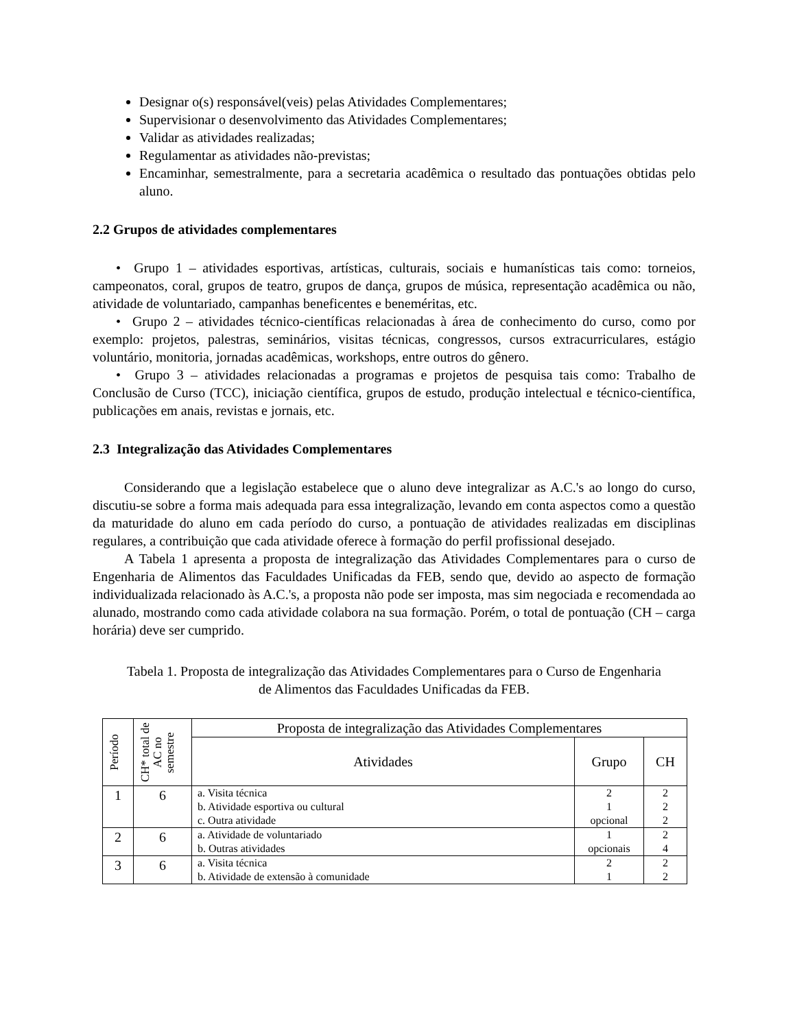Designar o(s) responsável(veis) pelas Atividades Complementares;
Supervisionar o desenvolvimento das Atividades Complementares;
Validar as atividades realizadas;
Regulamentar as atividades não-previstas;
Encaminhar, semestralmente, para a secretaria acadêmica o resultado das pontuações obtidas pelo aluno.
2.2 Grupos de atividades complementares
• Grupo 1 – atividades esportivas, artísticas, culturais, sociais e humanísticas tais como: torneios, campeonatos, coral, grupos de teatro, grupos de dança, grupos de música, representação acadêmica ou não, atividade de voluntariado, campanhas beneficentes e beneméritas, etc.
• Grupo 2 – atividades técnico-científicas relacionadas à área de conhecimento do curso, como por exemplo: projetos, palestras, seminários, visitas técnicas, congressos, cursos extracurriculares, estágio voluntário, monitoria, jornadas acadêmicas, workshops, entre outros do gênero.
• Grupo 3 – atividades relacionadas a programas e projetos de pesquisa tais como: Trabalho de Conclusão de Curso (TCC), iniciação científica, grupos de estudo, produção intelectual e técnico-científica, publicações em anais, revistas e jornais, etc.
2.3 Integralização das Atividades Complementares
Considerando que a legislação estabelece que o aluno deve integralizar as A.C.'s ao longo do curso, discutiu-se sobre a forma mais adequada para essa integralização, levando em conta aspectos como a questão da maturidade do aluno em cada período do curso, a pontuação de atividades realizadas em disciplinas regulares, a contribuição que cada atividade oferece à formação do perfil profissional desejado.
A Tabela 1 apresenta a proposta de integralização das Atividades Complementares para o curso de Engenharia de Alimentos das Faculdades Unificadas da FEB, sendo que, devido ao aspecto de formação individualizada relacionado às A.C.'s, a proposta não pode ser imposta, mas sim negociada e recomendada ao alunado, mostrando como cada atividade colabora na sua formação. Porém, o total de pontuação (CH – carga horária) deve ser cumprido.
Tabela 1. Proposta de integralização das Atividades Complementares para o Curso de Engenharia de Alimentos das Faculdades Unificadas da FEB.
| Período | CH* total de AC no semestre | Proposta de integralização das Atividades Complementares | | |
| --- | --- | --- | --- | --- |
| | | Atividades | Grupo | CH |
| 1 | 6 | a. Visita técnica b. Atividade esportiva ou cultural c. Outra atividade | 2 1 opcional | 2 2 2 |
| 2 | 6 | a. Atividade de voluntariado b. Outras atividades | 1 opcionais | 2 4 |
| 3 | 6 | a. Visita técnica b. Atividade de extensão à comunidade | 2 1 | 2 2 |